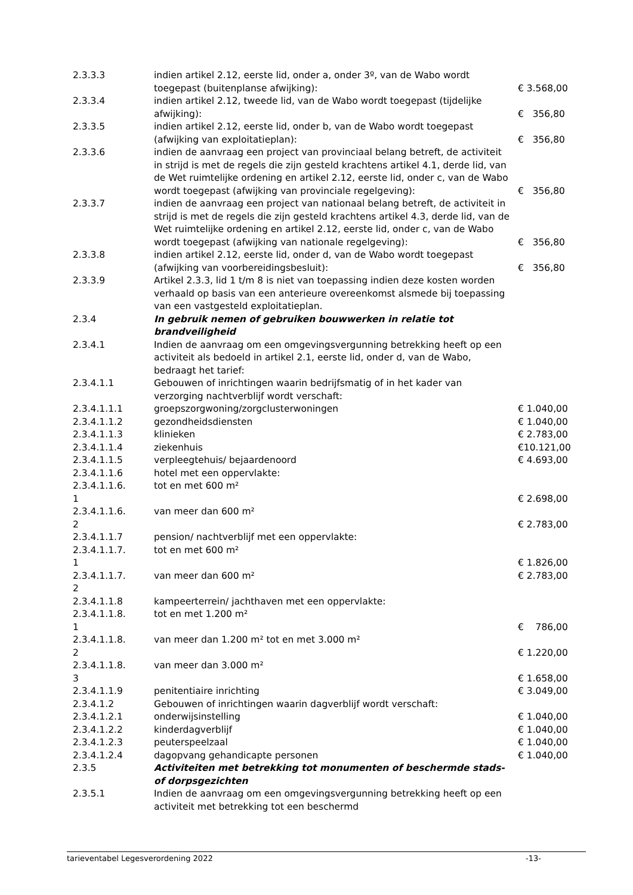| 2.3.3.3 | indien artikel 2.12, eerste lid, onder a, onder 3º, van de Wabo wordt toegepast (buitenplanse afwijking): | € 3.568,00 |
| 2.3.3.4 | indien artikel 2.12, tweede lid, van de Wabo wordt toegepast (tijdelijke afwijking): | € 356,80 |
| 2.3.3.5 | indien artikel 2.12, eerste lid, onder b, van de Wabo wordt toegepast (afwijking van exploitatieplan): | € 356,80 |
| 2.3.3.6 | indien de aanvraag een project van provinciaal belang betreft, de activiteit in strijd is met de regels die zijn gesteld krachtens artikel 4.1, derde lid, van de Wet ruimtelijke ordening en artikel 2.12, eerste lid, onder c, van de Wabo wordt toegepast (afwijking van provinciale regelgeving): | € 356,80 |
| 2.3.3.7 | indien de aanvraag een project van nationaal belang betreft, de activiteit in strijd is met de regels die zijn gesteld krachtens artikel 4.3, derde lid, van de Wet ruimtelijke ordening en artikel 2.12, eerste lid, onder c, van de Wabo wordt toegepast (afwijking van nationale regelgeving): | € 356,80 |
| 2.3.3.8 | indien artikel 2.12, eerste lid, onder d, van de Wabo wordt toegepast (afwijking van voorbereidingsbesluit): | € 356,80 |
| 2.3.3.9 | Artikel 2.3.3, lid 1 t/m 8 is niet van toepassing indien deze kosten worden verhaald op basis van een anterieure overeenkomst alsmede bij toepassing van een vastgesteld exploitatieplan. | |
| 2.3.4 | In gebruik nemen of gebruiken bouwwerken in relatie tot brandveiligheid | |
| 2.3.4.1 | Indien de aanvraag om een omgevingsvergunning betrekking heeft op een activiteit als bedoeld in artikel 2.1, eerste lid, onder d, van de Wabo, bedraagt het tarief: | |
| 2.3.4.1.1 | Gebouwen of inrichtingen waarin bedrijfsmatig of in het kader van verzorging nachtverblijf wordt verschaft: | |
| 2.3.4.1.1.1 | groepszorgwoning/zorgclusterwoningen | € 1.040,00 |
| 2.3.4.1.1.2 | gezondheidsdiensten | € 1.040,00 |
| 2.3.4.1.1.3 | klinieken | € 2.783,00 |
| 2.3.4.1.1.4 | ziekenhuis | €10.121,00 |
| 2.3.4.1.1.5 | verpleegtehuis/ bejaardenoord | € 4.693,00 |
| 2.3.4.1.1.6 | hotel met een oppervlakte: | |
| 2.3.4.1.1.6. 1 | tot en met 600 m² | € 2.698,00 |
| 2.3.4.1.1.6. 2 | van meer dan 600 m² | € 2.783,00 |
| 2.3.4.1.1.7 | pension/ nachtverblijf met een oppervlakte: | |
| 2.3.4.1.1.7. 1 | tot en met 600 m² | € 1.826,00 |
| 2.3.4.1.1.7. 2 | van meer dan 600 m² | € 2.783,00 |
| 2.3.4.1.1.8 | kampeerterrein/ jachthaven met een oppervlakte: | |
| 2.3.4.1.1.8. 1 | tot en met 1.200 m² | € 786,00 |
| 2.3.4.1.1.8. 2 | van meer dan 1.200 m² tot en met 3.000 m² | € 1.220,00 |
| 2.3.4.1.1.8. 3 | van meer dan 3.000 m² | € 1.658,00 |
| 2.3.4.1.1.9 | penitentiaire inrichting | € 3.049,00 |
| 2.3.4.1.2 | Gebouwen of inrichtingen waarin dagverblijf wordt verschaft: | |
| 2.3.4.1.2.1 | onderwijsinstelling | € 1.040,00 |
| 2.3.4.1.2.2 | kinderdagverblijf | € 1.040,00 |
| 2.3.4.1.2.3 | peuterspeelzaal | € 1.040,00 |
| 2.3.4.1.2.4 | dagopvang gehandicapte personen | € 1.040,00 |
| 2.3.5 | Activiteiten met betrekking tot monumenten of beschermde stads- of dorpsgezichten | |
| 2.3.5.1 | Indien de aanvraag om een omgevingsvergunning betrekking heeft op een activiteit met betrekking tot een beschermd | |
tarieventabel Legesverordening 2022 -13-